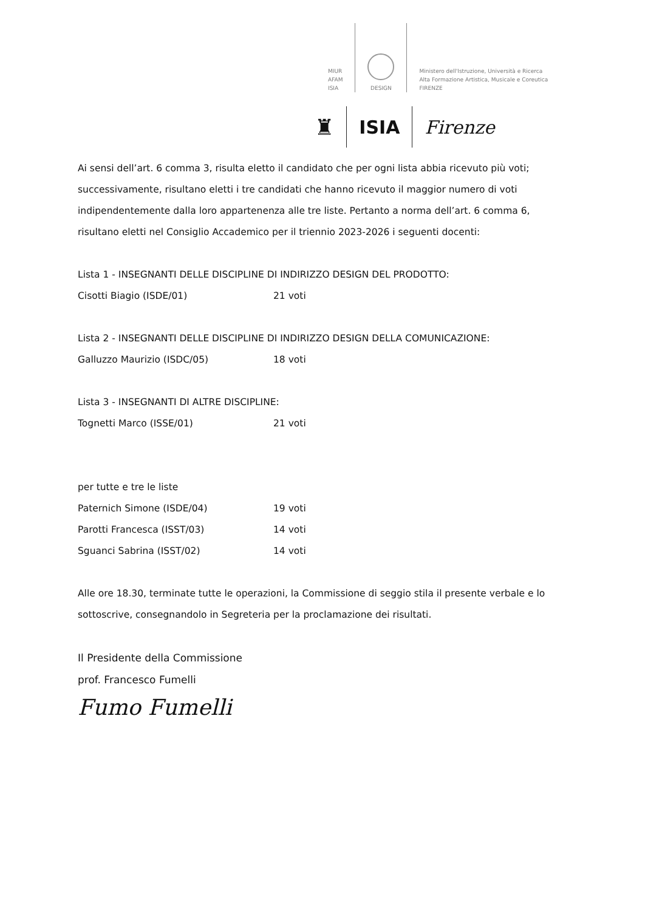MIUR
AFAM
ISIA
DESIGN
Ministero dell'Istruzione, Università e Ricerca
Alta Formazione Artistica, Musicale e Coreutica
FIRENZE
♜
ISIA Firenze
Ai sensi dell’art. 6 comma 3, risulta eletto il candidato che per ogni lista abbia ricevuto più voti; successivamente, risultano eletti i tre candidati che hanno ricevuto il maggior numero di voti indipendentemente dalla loro appartenenza alle tre liste. Pertanto a norma dell’art. 6 comma 6, risultano eletti nel Consiglio Accademico per il triennio 2023-2026 i seguenti docenti:
Lista 1 - INSEGNANTI DELLE DISCIPLINE DI INDIRIZZO DESIGN DEL PRODOTTO:
Cisotti Biagio (ISDE/01) 21 voti
Lista 2 - INSEGNANTI DELLE DISCIPLINE DI INDIRIZZO DESIGN DELLA COMUNICAZIONE:
Galluzzo Maurizio (ISDC/05) 18 voti
Lista 3 - INSEGNANTI DI ALTRE DISCIPLINE:
Tognetti Marco (ISSE/01) 21 voti
per tutte e tre le liste
Paternich Simone (ISDE/04) 19 voti
Parotti Francesca (ISST/03) 14 voti
Sguanci Sabrina (ISST/02) 14 voti
Alle ore 18.30, terminate tutte le operazioni, la Commissione di seggio stila il presente verbale e lo sottoscrive, consegnandolo in Segreteria per la proclamazione dei risultati.
Il Presidente della Commissione
prof. Francesco Fumelli
Fumo Fumelli